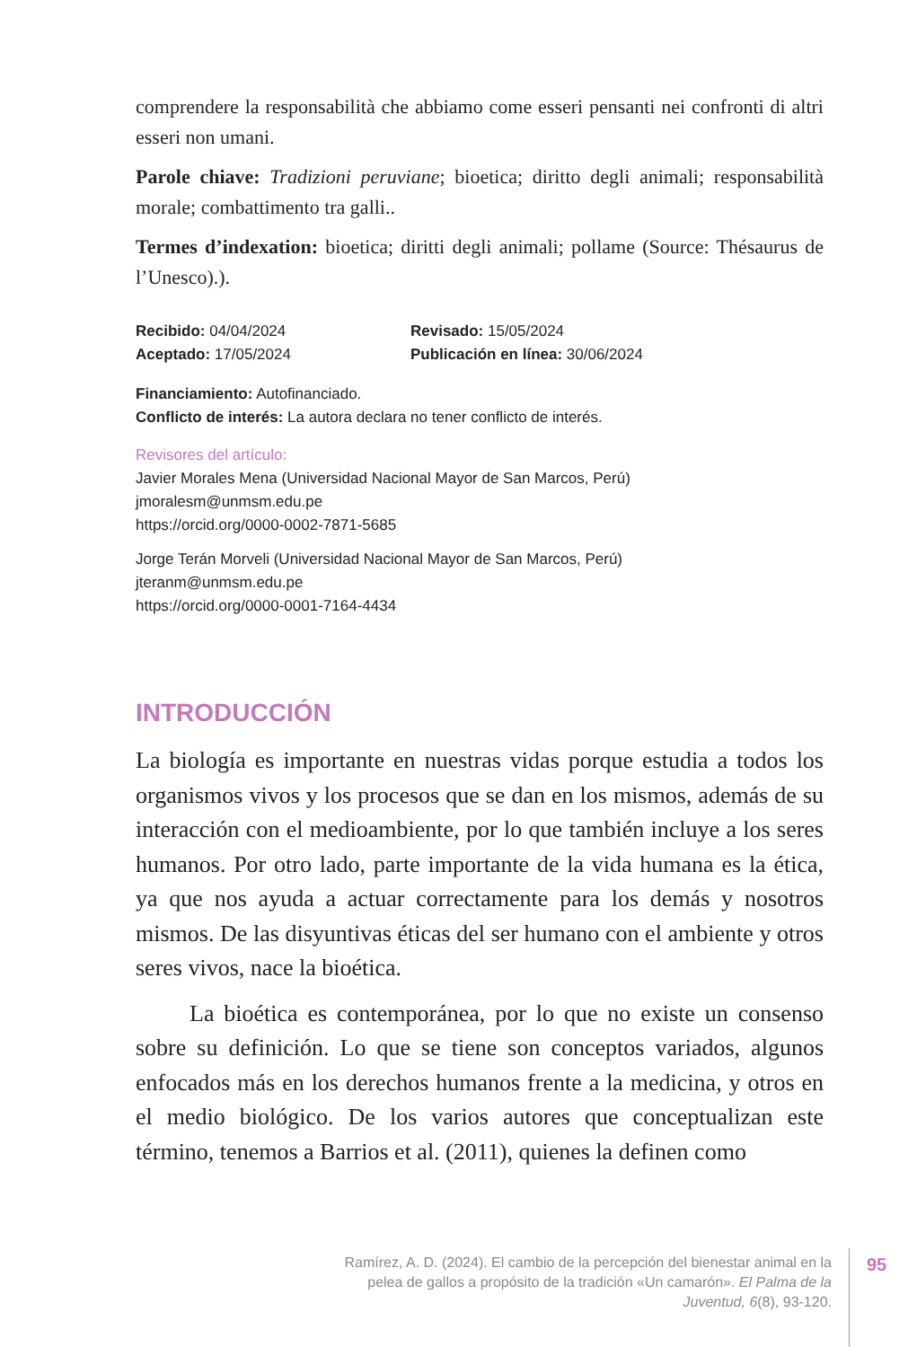comprendere la responsabilità che abbiamo come esseri pensanti nei confronti di altri esseri non umani.
Parole chiave: Tradizioni peruviane; bioetica; diritto degli animali; responsabilità morale; combattimento tra galli..
Termes d’indexation: bioetica; diritti degli animali; pollame (Source: Thésaurus de l’Unesco).).
Recibido: 04/04/2024 Revisado: 15/05/2024
Aceptado: 17/05/2024 Publicación en línea: 30/06/2024
Financiamiento: Autofinanciado.
Conflicto de interés: La autora declara no tener conflicto de interés.
Revisores del artículo:
Javier Morales Mena (Universidad Nacional Mayor de San Marcos, Perú)
jmoralesm@unmsm.edu.pe
https://orcid.org/0000-0002-7871-5685
Jorge Terán Morveli (Universidad Nacional Mayor de San Marcos, Perú)
jteranm@unmsm.edu.pe
https://orcid.org/0000-0001-7164-4434
INTRODUCCIÓN
La biología es importante en nuestras vidas porque estudia a todos los organismos vivos y los procesos que se dan en los mismos, además de su interacción con el medioambiente, por lo que también incluye a los seres humanos. Por otro lado, parte importante de la vida humana es la ética, ya que nos ayuda a actuar correctamente para los demás y nosotros mismos. De las disyuntivas éticas del ser humano con el ambiente y otros seres vivos, nace la bioética.
La bioética es contemporánea, por lo que no existe un consenso sobre su definición. Lo que se tiene son conceptos variados, algunos enfocados más en los derechos humanos frente a la medicina, y otros en el medio biológico. De los varios autores que conceptualizan este término, tenemos a Barrios et al. (2011), quienes la definen como
Ramírez, A. D. (2024). El cambio de la percepción del bienestar animal en la pelea de gallos a propósito de la tradición «Un camarón». El Palma de la Juventud, 6(8), 93-120.
95